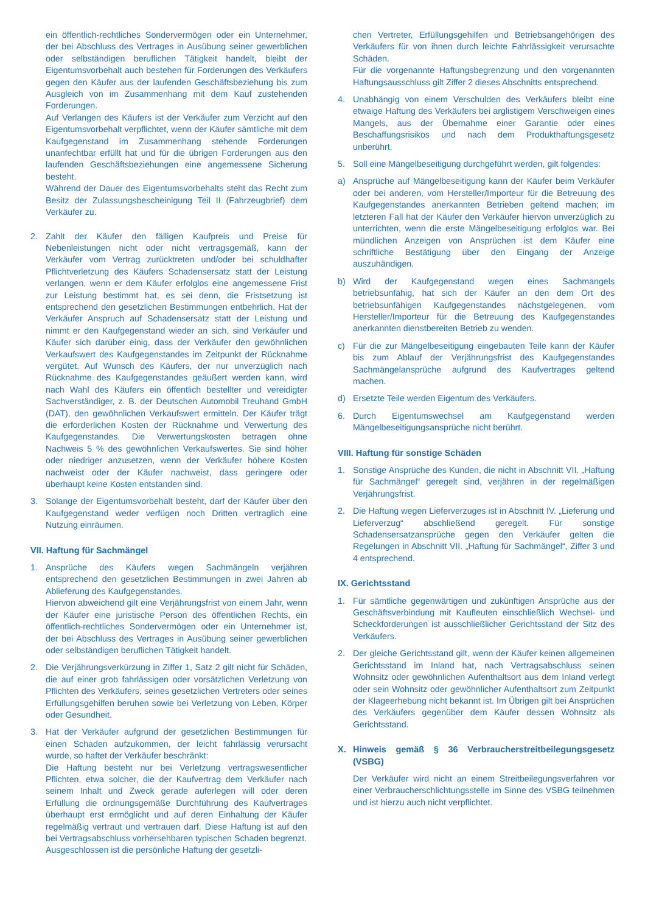ein öffentlich-rechtliches Sondervermögen oder ein Unternehmer, der bei Abschluss des Vertrages in Ausübung seiner gewerblichen oder selbständigen beruflichen Tätigkeit handelt, bleibt der Eigentumsvorbehalt auch bestehen für Forderungen des Verkäufers gegen den Käufer aus der laufenden Geschäftsbeziehung bis zum Ausgleich von im Zusammenhang mit dem Kauf zustehenden Forderungen.
Auf Verlangen des Käufers ist der Verkäufer zum Verzicht auf den Eigentumsvorbehalt verpflichtet, wenn der Käufer sämtliche mit dem Kaufgegenstand im Zusammenhang stehende Forderungen unanfechtbar erfüllt hat und für die übrigen Forderungen aus den laufenden Geschäftsbeziehungen eine angemessene Sicherung besteht.
Während der Dauer des Eigentumsvorbehalts steht das Recht zum Besitz der Zulassungsbescheinigung Teil II (Fahrzeugbrief) dem Verkäufer zu.
2. Zahlt der Käufer den fälligen Kaufpreis und Preise für Nebenleistungen nicht oder nicht vertragsgemäß, kann der Verkäufer vom Vertrag zurücktreten und/oder bei schuldhafter Pflichtverletzung des Käufers Schadensersatz statt der Leistung verlangen, wenn er dem Käufer erfolglos eine angemessene Frist zur Leistung bestimmt hat, es sei denn, die Fristsetzung ist entsprechend den gesetzlichen Bestimmungen entbehrlich. Hat der Verkäufer Anspruch auf Schadensersatz statt der Leistung und nimmt er den Kaufgegenstand wieder an sich, sind Verkäufer und Käufer sich darüber einig, dass der Verkäufer den gewöhnlichen Verkaufswert des Kaufgegenstandes im Zeitpunkt der Rücknahme vergütet. Auf Wunsch des Käufers, der nur unverzüglich nach Rücknahme des Kaufgegenstandes geäußert werden kann, wird nach Wahl des Käufers ein öffentlich bestellter und vereidigter Sachverständiger, z. B. der Deutschen Automobil Treuhand GmbH (DAT), den gewöhnlichen Verkaufswert ermitteln. Der Käufer trägt die erforderlichen Kosten der Rücknahme und Verwertung des Kaufgegenstandes. Die Verwertungskosten betragen ohne Nachweis 5 % des gewöhnlichen Verkaufswertes. Sie sind höher oder niedriger anzusetzen, wenn der Verkäufer höhere Kosten nachweist oder der Käufer nachweist, dass geringere oder überhaupt keine Kosten entstanden sind.
3. Solange der Eigentumsvorbehalt besteht, darf der Käufer über den Kaufgegenstand weder verfügen noch Dritten vertraglich eine Nutzung einräumen.
VII. Haftung für Sachmängel
1. Ansprüche des Käufers wegen Sachmängeln verjähren entsprechend den gesetzlichen Bestimmungen in zwei Jahren ab Ablieferung des Kaufgegenstandes.
Hiervon abweichend gilt eine Verjährungsfrist von einem Jahr, wenn der Käufer eine juristische Person des öffentlichen Rechts, ein öffentlich-rechtliches Sondervermögen oder ein Unternehmer ist, der bei Abschluss des Vertrages in Ausübung seiner gewerblichen oder selbständigen beruflichen Tätigkeit handelt.
2. Die Verjährungsverkürzung in Ziffer 1, Satz 2 gilt nicht für Schäden, die auf einer grob fahrlässigen oder vorsätzlichen Verletzung von Pflichten des Verkäufers, seines gesetzlichen Vertreters oder seines Erfüllungsgehilfen beruhen sowie bei Verletzung von Leben, Körper oder Gesundheit.
3. Hat der Verkäufer aufgrund der gesetzlichen Bestimmungen für einen Schaden aufzukommen, der leicht fahrlässig verursacht wurde, so haftet der Verkäufer beschränkt:
Die Haftung besteht nur bei Verletzung vertragswesentlicher Pflichten, etwa solcher, die der Kaufvertrag dem Verkäufer nach seinem Inhalt und Zweck gerade auferlegen will oder deren Erfüllung die ordnungsgemäße Durchführung des Kaufvertrages überhaupt erst ermöglicht und auf deren Einhaltung der Käufer regelmäßig vertraut und vertrauen darf. Diese Haftung ist auf den bei Vertragsabschluss vorhersehbaren typischen Schaden begrenzt.
Ausgeschlossen ist die persönliche Haftung der gesetzli-
chen Vertreter, Erfüllungsgehilfen und Betriebsangehörigen des Verkäufers für von ihnen durch leichte Fahrlässigkeit verursachte Schäden.
Für die vorgenannte Haftungsbegrenzung und den vorgenannten Haftungsausschluss gilt Ziffer 2 dieses Abschnitts entsprechend.
4. Unabhängig von einem Verschulden des Verkäufers bleibt eine etwaige Haftung des Verkäufers bei arglistigem Verschweigen eines Mangels, aus der Übernahme einer Garantie oder eines Beschaffungsrisikos und nach dem Produkthaftungsgesetz unberührt.
5. Soll eine Mängelbeseitigung durchgeführt werden, gilt folgendes:
a) Ansprüche auf Mängelbeseitigung kann der Käufer beim Verkäufer oder bei anderen, vom Hersteller/Importeur für die Betreuung des Kaufgegenstandes anerkannten Betrieben geltend machen; im letzteren Fall hat der Käufer den Verkäufer hiervon unverzüglich zu unterrichten, wenn die erste Mängelbeseitigung erfolglos war. Bei mündlichen Anzeigen von Ansprüchen ist dem Käufer eine schriftliche Bestätigung über den Eingang der Anzeige auszuhändigen.
b) Wird der Kaufgegenstand wegen eines Sachmangels betriebsunfähig, hat sich der Käufer an den dem Ort des betriebsunfähigen Kaufgegenstandes nächstgelegenen, vom Hersteller/Importeur für die Betreuung des Kaufgegenstandes anerkannten dienstbereiten Betrieb zu wenden.
c) Für die zur Mängelbeseitigung eingebauten Teile kann der Käufer bis zum Ablauf der Verjährungsfrist des Kaufgegenstandes Sachmängelansprüche aufgrund des Kaufvertrages geltend machen.
d) Ersetzte Teile werden Eigentum des Verkäufers.
6. Durch Eigentumswechsel am Kaufgegenstand werden Mängelbeseitigungsansprüche nicht berührt.
VIII. Haftung für sonstige Schäden
1. Sonstige Ansprüche des Kunden, die nicht in Abschnitt VII. „Haftung für Sachmängel“ geregelt sind, verjähren in der regelmäßigen Verjährungsfrist.
2. Die Haftung wegen Lieferverzuges ist in Abschnitt IV. „Lieferung und Lieferverzug“ abschließend geregelt. Für sonstige Schadensersatzansprüche gegen den Verkäufer gelten die Regelungen in Abschnitt VII. „Haftung für Sachmängel“, Ziffer 3 und 4 entsprechend.
IX. Gerichtsstand
1. Für sämtliche gegenwärtigen und zukünftigen Ansprüche aus der Geschäftsverbindung mit Kaufleuten einschließlich Wechsel- und Scheckforderungen ist ausschließlicher Gerichtsstand der Sitz des Verkäufers.
2. Der gleiche Gerichtsstand gilt, wenn der Käufer keinen allgemeinen Gerichtsstand im Inland hat, nach Vertragsabschluss seinen Wohnsitz oder gewöhnlichen Aufenthaltsort aus dem Inland verlegt oder sein Wohnsitz oder gewöhnlicher Aufenthaltsort zum Zeitpunkt der Klageerhebung nicht bekannt ist. Im Übrigen gilt bei Ansprüchen des Verkäufers gegenüber dem Käufer dessen Wohnsitz als Gerichtsstand.
X. Hinweis gemäß § 36 Verbraucherstreitbeilegungsgesetz (VSBG)
Der Verkäufer wird nicht an einem Streitbeilegungsverfahren vor einer Verbraucherschlichtungsstelle im Sinne des VSBG teilnehmen und ist hierzu auch nicht verpflichtet.